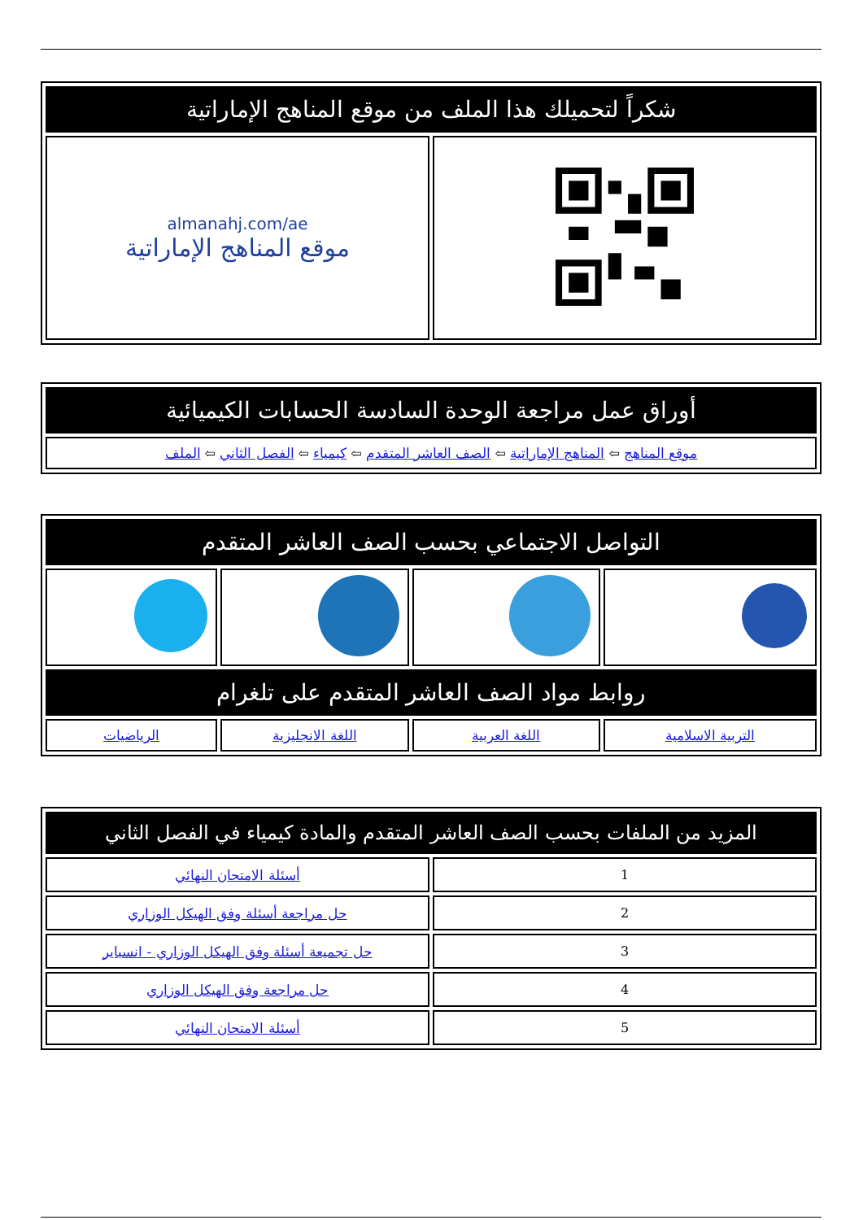| شكراً لتحميلك هذا الملف من موقع المناهج الإماراتية | |
| | almanahj.com/ae موقع المناهج الإماراتية |
| أوراق عمل مراجعة الوحدة السادسة الحسابات الكيميائية |
| موقع المناهج ⇦ المناهج الإماراتية ⇦ الصف العاشر المتقدم ⇦ كيمياء ⇦ الفصل الثاني ⇦ الملف |
| التواصل الاجتماعي بحسب الصف العاشر المتقدم | | | |
| روابط مواد الصف العاشر المتقدم على تلغرام | | | |
| التربية الاسلامية | اللغة العربية | اللغة الانجليزية | الرياضيات |
| المزيد من الملفات بحسب الصف العاشر المتقدم والمادة كيمياء في الفصل الثاني | |
| 1 | أسئلة الامتحان النهائي |
| 2 | حل مراجعة أسئلة وفق الهيكل الوزاري |
| 3 | حل تجميعة أسئلة وفق الهيكل الوزاري - انسباير |
| 4 | حل مراجعة وفق الهيكل الوزاري |
| 5 | أسئلة الامتحان النهائي |